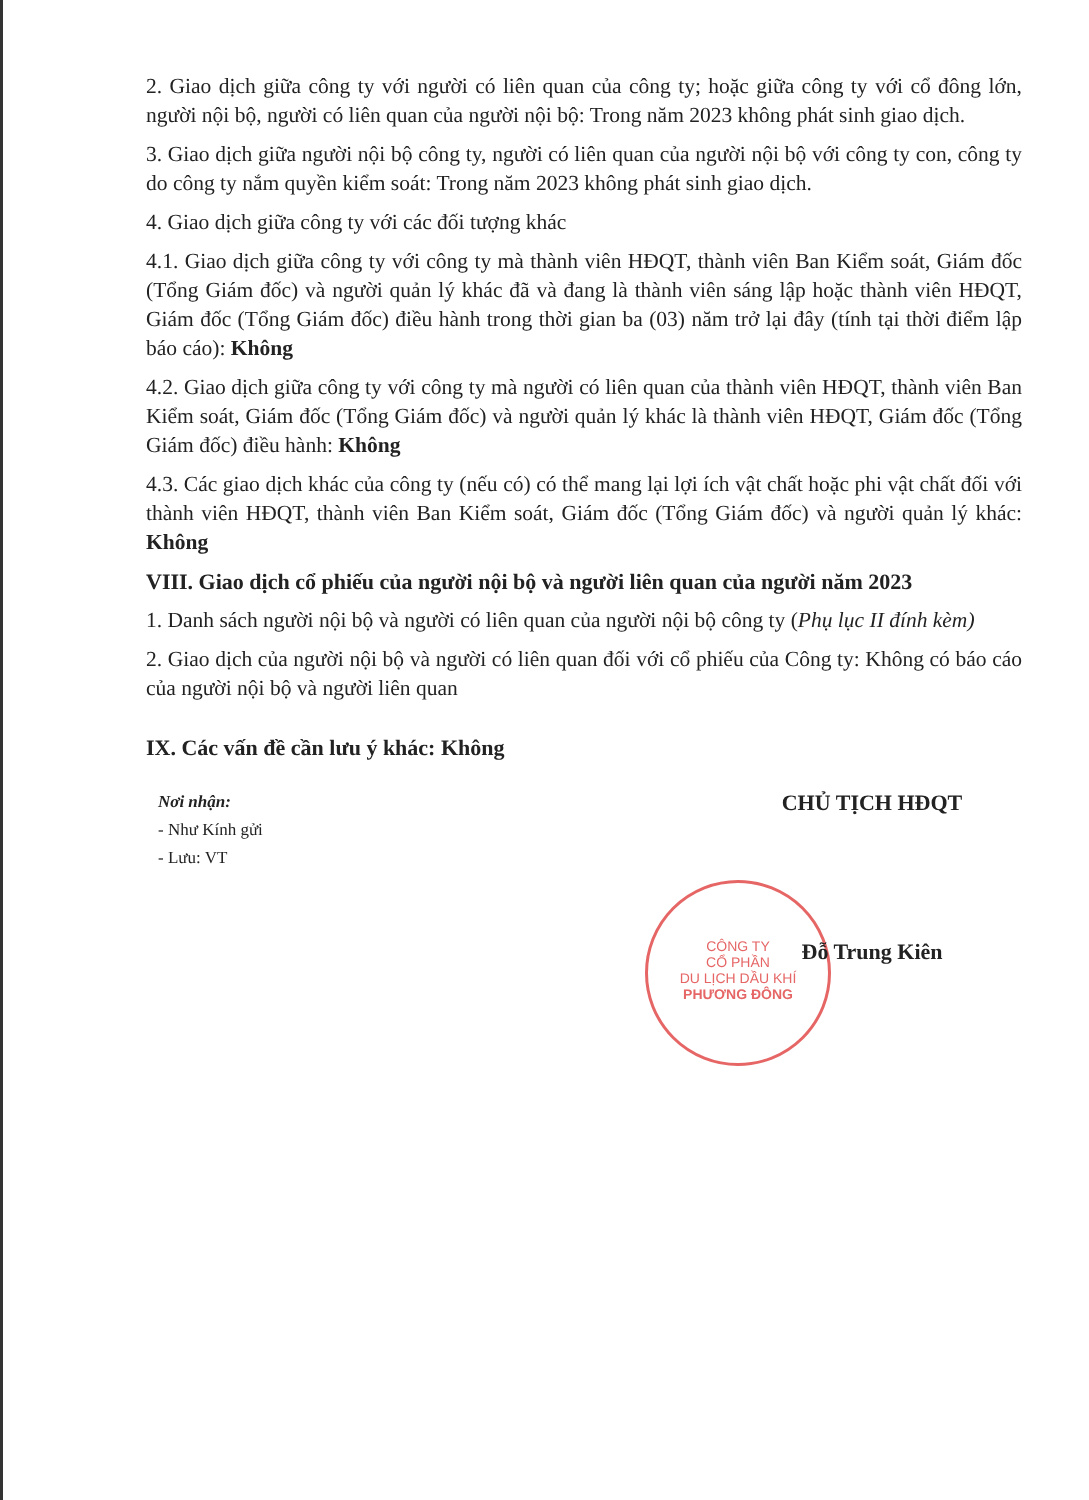CÔNG TY
CỔ PHẦN
DU LỊCH DẦU KHÍ
PHƯƠNG ĐÔNG
2. Giao dịch giữa công ty với người có liên quan của công ty; hoặc giữa công ty với cổ đông lớn, người nội bộ, người có liên quan của người nội bộ: Trong năm 2023 không phát sinh giao dịch.
3. Giao dịch giữa người nội bộ công ty, người có liên quan của người nội bộ với công ty con, công ty do công ty nắm quyền kiểm soát: Trong năm 2023 không phát sinh giao dịch.
4. Giao dịch giữa công ty với các đối tượng khác
4.1. Giao dịch giữa công ty với công ty mà thành viên HĐQT, thành viên Ban Kiểm soát, Giám đốc (Tổng Giám đốc) và người quản lý khác đã và đang là thành viên sáng lập hoặc thành viên HĐQT, Giám đốc (Tổng Giám đốc) điều hành trong thời gian ba (03) năm trở lại đây (tính tại thời điểm lập báo cáo): Không
4.2. Giao dịch giữa công ty với công ty mà người có liên quan của thành viên HĐQT, thành viên Ban Kiểm soát, Giám đốc (Tổng Giám đốc) và người quản lý khác là thành viên HĐQT, Giám đốc (Tổng Giám đốc) điều hành: Không
4.3. Các giao dịch khác của công ty (nếu có) có thể mang lại lợi ích vật chất hoặc phi vật chất đối với thành viên HĐQT, thành viên Ban Kiểm soát, Giám đốc (Tổng Giám đốc) và người quản lý khác: Không
VIII. Giao dịch cổ phiếu của người nội bộ và người liên quan của người năm 2023
1. Danh sách người nội bộ và người có liên quan của người nội bộ công ty (Phụ lục II đính kèm)
2. Giao dịch của người nội bộ và người có liên quan đối với cổ phiếu của Công ty: Không có báo cáo của người nội bộ và người liên quan
IX. Các vấn đề cần lưu ý khác: Không
Nơi nhận:
- Như Kính gửi
- Lưu: VT
CHỦ TỊCH HĐQT
Đỗ Trung Kiên